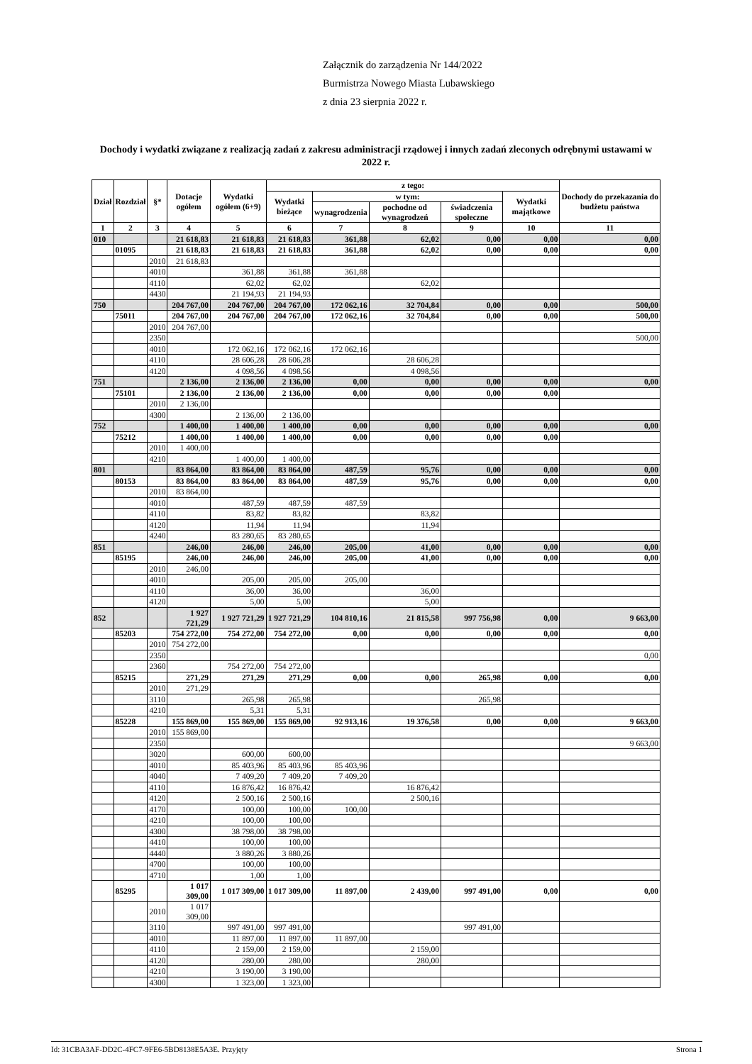Załącznik do zarządzenia Nr 144/2022
Burmistrza Nowego Miasta Lubawskiego
z dnia 23 sierpnia 2022 r.
Dochody i wydatki związane z realizacją zadań z zakresu administracji rządowej i innych zadań zleconych odrębnymi ustawami w 2022 r.
| Dział | Rozdział | §* | Dotacje ogółem | Wydatki ogółem (6+9) | z tego: | | | | | Dochody do przekazania do budżetu państwa |
| --- | --- | --- | --- | --- | --- | --- | --- | --- | --- | --- |
| | | | | | Wydatki bieżące | w tym: | | | Wydatki majątkowe | |
| | | | | | | wynagrodzenia | pochodne od wynagrodzeń | świadczenia społeczne | | |
| 1 | 2 | 3 | 4 | 5 | 6 | 7 | 8 | 9 | 10 | 11 |
| 010 | | | 21 618,83 | 21 618,83 | 21 618,83 | 361,88 | 62,02 | 0,00 | 0,00 | 0,00 |
| | 01095 | | 21 618,83 | 21 618,83 | 21 618,83 | 361,88 | 62,02 | 0,00 | 0,00 | 0,00 |
| | | 2010 | 21 618,83 | | | | | | | |
| | | 4010 | | 361,88 | 361,88 | 361,88 | | | | |
| | | 4110 | | 62,02 | 62,02 | | 62,02 | | | |
| | | 4430 | | 21 194,93 | 21 194,93 | | | | | |
| 750 | | | 204 767,00 | 204 767,00 | 204 767,00 | 172 062,16 | 32 704,84 | 0,00 | 0,00 | 500,00 |
| | 75011 | | 204 767,00 | 204 767,00 | 204 767,00 | 172 062,16 | 32 704,84 | 0,00 | 0,00 | 500,00 |
| | | 2010 | 204 767,00 | | | | | | | |
| | | 2350 | | | | | | | | 500,00 |
| | | 4010 | | 172 062,16 | 172 062,16 | 172 062,16 | | | | |
| | | 4110 | | 28 606,28 | 28 606,28 | | 28 606,28 | | | |
| | | 4120 | | 4 098,56 | 4 098,56 | | 4 098,56 | | | |
| 751 | | | 2 136,00 | 2 136,00 | 2 136,00 | 0,00 | 0,00 | 0,00 | 0,00 | 0,00 |
| | 75101 | | 2 136,00 | 2 136,00 | 2 136,00 | 0,00 | 0,00 | 0,00 | 0,00 | |
| | | 2010 | 2 136,00 | | | | | | | |
| | | 4300 | | 2 136,00 | 2 136,00 | | | | | |
| 752 | | | 1 400,00 | 1 400,00 | 1 400,00 | 0,00 | 0,00 | 0,00 | 0,00 | 0,00 |
| | 75212 | | 1 400,00 | 1 400,00 | 1 400,00 | 0,00 | 0,00 | 0,00 | 0,00 | |
| | | 2010 | 1 400,00 | | | | | | | |
| | | 4210 | | 1 400,00 | 1 400,00 | | | | | |
| 801 | | | 83 864,00 | 83 864,00 | 83 864,00 | 487,59 | 95,76 | 0,00 | 0,00 | 0,00 |
| | 80153 | | 83 864,00 | 83 864,00 | 83 864,00 | 487,59 | 95,76 | 0,00 | 0,00 | 0,00 |
| | | 2010 | 83 864,00 | | | | | | | |
| | | 4010 | | 487,59 | 487,59 | 487,59 | | | | |
| | | 4110 | | 83,82 | 83,82 | | 83,82 | | | |
| | | 4120 | | 11,94 | 11,94 | | 11,94 | | | |
| | | 4240 | | 83 280,65 | 83 280,65 | | | | | |
| 851 | | | 246,00 | 246,00 | 246,00 | 205,00 | 41,00 | 0,00 | 0,00 | 0,00 |
| | 85195 | | 246,00 | 246,00 | 246,00 | 205,00 | 41,00 | 0,00 | 0,00 | 0,00 |
| | | 2010 | 246,00 | | | | | | | |
| | | 4010 | | 205,00 | 205,00 | 205,00 | | | | |
| | | 4110 | | 36,00 | 36,00 | | 36,00 | | | |
| | | 4120 | | 5,00 | 5,00 | | 5,00 | | | |
| 852 | | | 1 927 721,29 | 1 927 721,29 | 1 927 721,29 | 104 810,16 | 21 815,58 | 997 756,98 | 0,00 | 9 663,00 |
| | 85203 | | 754 272,00 | 754 272,00 | 754 272,00 | 0,00 | 0,00 | 0,00 | 0,00 | 0,00 |
| | | 2010 | 754 272,00 | | | | | | | |
| | | 2350 | | | | | | | | 0,00 |
| | | 2360 | | 754 272,00 | 754 272,00 | | | | | |
| | 85215 | | 271,29 | 271,29 | 271,29 | 0,00 | 0,00 | 265,98 | 0,00 | 0,00 |
| | | 2010 | 271,29 | | | | | | | |
| | | 3110 | | 265,98 | 265,98 | | | 265,98 | | |
| | | 4210 | | 5,31 | 5,31 | | | | | |
| | 85228 | | 155 869,00 | 155 869,00 | 155 869,00 | 92 913,16 | 19 376,58 | 0,00 | 0,00 | 9 663,00 |
| | | 2010 | 155 869,00 | | | | | | | |
| | | 2350 | | | | | | | | 9 663,00 |
| | | 3020 | | 600,00 | 600,00 | | | | | |
| | | 4010 | | 85 403,96 | 85 403,96 | 85 403,96 | | | | |
| | | 4040 | | 7 409,20 | 7 409,20 | 7 409,20 | | | | |
| | | 4110 | | 16 876,42 | 16 876,42 | | 16 876,42 | | | |
| | | 4120 | | 2 500,16 | 2 500,16 | | 2 500,16 | | | |
| | | 4170 | | 100,00 | 100,00 | 100,00 | | | | |
| | | 4210 | | 100,00 | 100,00 | | | | | |
| | | 4300 | | 38 798,00 | 38 798,00 | | | | | |
| | | 4410 | | 100,00 | 100,00 | | | | | |
| | | 4440 | | 3 880,26 | 3 880,26 | | | | | |
| | | 4700 | | 100,00 | 100,00 | | | | | |
| | | 4710 | | 1,00 | 1,00 | | | | | |
| | 85295 | | 1 017 309,00 | 1 017 309,00 | 1 017 309,00 | 11 897,00 | 2 439,00 | 997 491,00 | 0,00 | 0,00 |
| | | 2010 | 1 017 309,00 | | | | | | | |
| | | 3110 | | 997 491,00 | 997 491,00 | | | 997 491,00 | | |
| | | 4010 | | 11 897,00 | 11 897,00 | 11 897,00 | | | | |
| | | 4110 | | 2 159,00 | 2 159,00 | | 2 159,00 | | | |
| | | 4120 | | 280,00 | 280,00 | | 280,00 | | | |
| | | 4210 | | 3 190,00 | 3 190,00 | | | | | |
| | | 4300 | | 1 323,00 | 1 323,00 | | | | | |
Id: 31CBA3AF-DD2C-4FC7-9FE6-5BD8138E5A3E. Przyjęty Strona 1